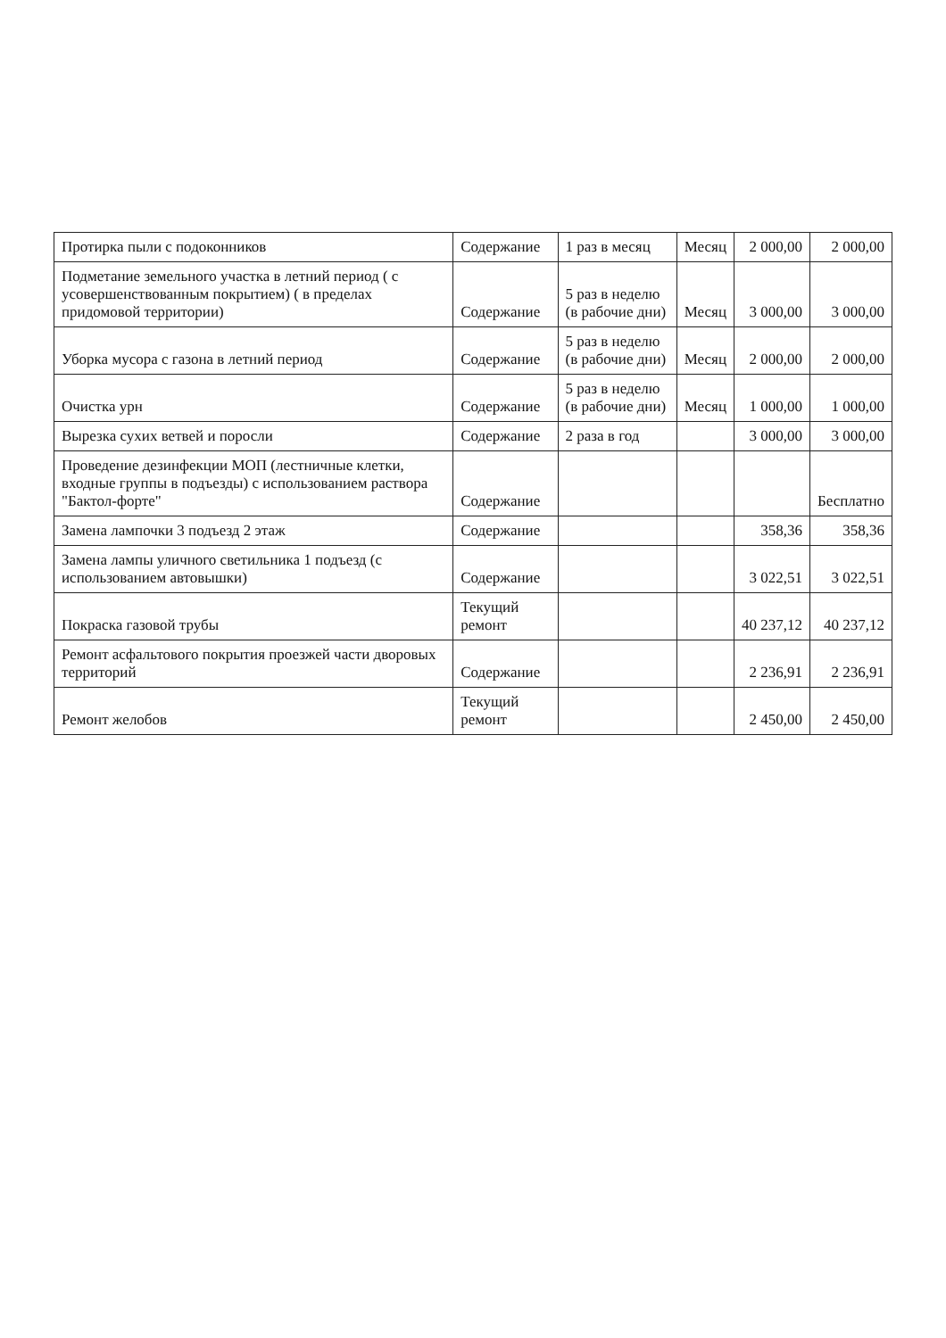| Протирка пыли с подоконников | Содержание | 1 раз в месяц | Месяц | 2 000,00 | 2 000,00 |
| Подметание земельного участка в летний период ( с усовершенствованным покрытием) ( в пределах придомовой территории) | Содержание | 5 раз в неделю (в рабочие дни) | Месяц | 3 000,00 | 3 000,00 |
| Уборка мусора с газона в летний период | Содержание | 5 раз в неделю (в рабочие дни) | Месяц | 2 000,00 | 2 000,00 |
| Очистка урн | Содержание | 5 раз в неделю (в рабочие дни) | Месяц | 1 000,00 | 1 000,00 |
| Вырезка сухих ветвей и поросли | Содержание | 2 раза в год | | 3 000,00 | 3 000,00 |
| Проведение дезинфекции МОП (лестничные клетки, входные группы в подъезды) с использованием раствора "Бактол-форте" | Содержание | | | | Бесплатно |
| Замена лампочки 3 подъезд 2 этаж | Содержание | | | 358,36 | 358,36 |
| Замена лампы уличного светильника 1 подъезд (с использованием автовышки) | Содержание | | | 3 022,51 | 3 022,51 |
| Покраска газовой трубы | Текущий ремонт | | | 40 237,12 | 40 237,12 |
| Ремонт асфальтового покрытия проезжей части дворовых территорий | Содержание | | | 2 236,91 | 2 236,91 |
| Ремонт желобов | Текущий ремонт | | | 2 450,00 | 2 450,00 |